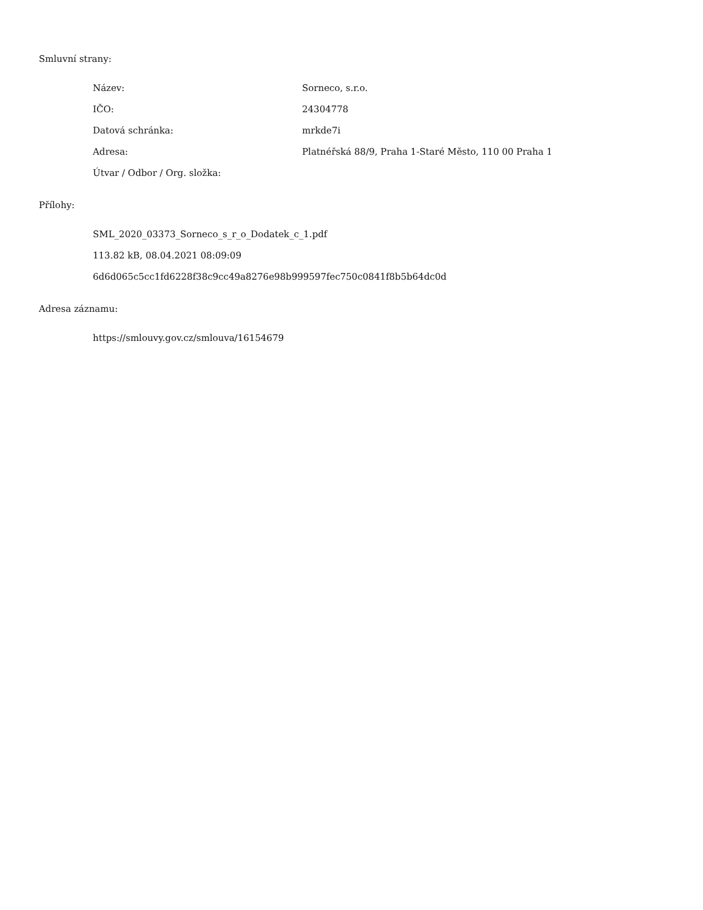Smluvní strany:
| Název: | Sorneco, s.r.o. |
| IČO: | 24304778 |
| Datová schránka: | mrkde7i |
| Adresa: | Platnéřská 88/9, Praha 1-Staré Město, 110 00 Praha 1 |
| Útvar / Odbor / Org. složka: | |
Přílohy:
| SML_2020_03373_Sorneco_s_r_o_Dodatek_c_1.pdf |
| 113.82 kB, 08.04.2021 08:09:09 |
| 6d6d065c5cc1fd6228f38c9cc49a8276e98b999597fec750c0841f8b5b64dc0d |
Adresa záznamu:
| https://smlouvy.gov.cz/smlouva/16154679 |